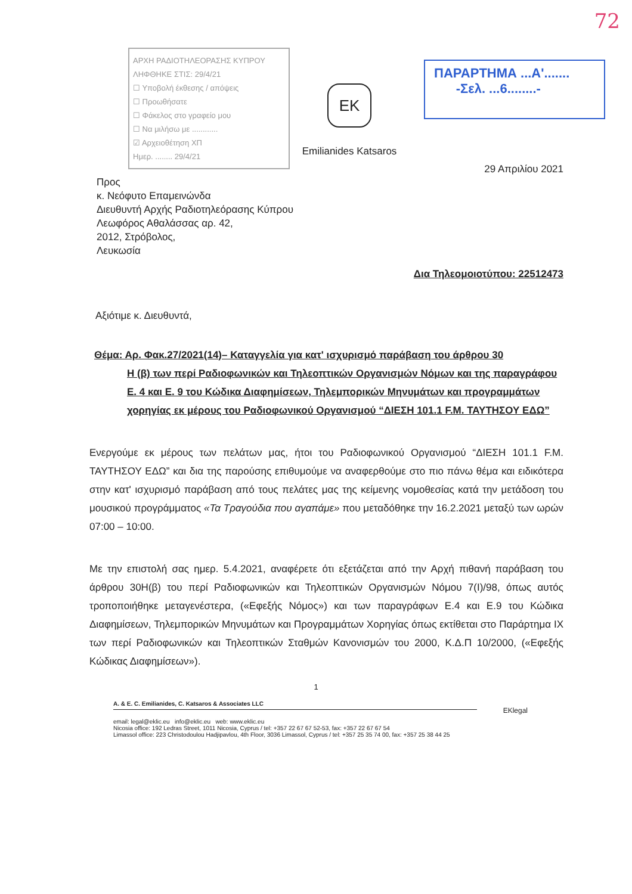72
ΑΡΧΗ ΡΑΔΙΟΤΗΛΕΟΡΑΣΗΣ ΚΥΠΡΟΥ
ΛΗΦΘΗΚΕ ΣΤΙΣ: 29/4/21
☐ Υποβολή έκθεσης / απόψεις
☐ Προωθήσατε
☐ Φάκελος στο γραφείο μου
☐ Να μιλήσω με ............
☑ Αρχειοθέτηση ΧΠ
Ημερ. ........ 29/4/21
EK
Emilianides Katsaros
ΠΑΡΑΡΤΗΜΑ ...Α'.......
-Σελ. ...6........-
29 Απριλίου 2021
Προς
κ. Νεόφυτο Επαμεινώνδα
Διευθυντή Αρχής Ραδιοτηλεόρασης Κύπρου
Λεωφόρος Αθαλάσσας αρ. 42,
2012, Στρόβολος,
Λευκωσία
Δια Τηλεομοιοτύπου: 22512473
Αξιότιμε κ. Διευθυντά,
Θέμα: Αρ. Φακ.27/2021(14)– Καταγγελία για κατ' ισχυρισμό παράβαση του άρθρου 30
Η (β) των περί Ραδιοφωνικών και Τηλεοπτικών Οργανισμών Νόμων και της παραγράφου Ε. 4 και Ε. 9 του Κώδικα Διαφημίσεων, Τηλεμπορικών Μηνυμάτων και προγραμμάτων χορηγίας εκ μέρους του Ραδιοφωνικού Οργανισμού “ΔΙΕΣΗ 101.1 F.M. ΤΑΥΤΗΣΟΥ ΕΔΩ”
Ενεργούμε εκ μέρους των πελάτων μας, ήτοι του Ραδιοφωνικού Οργανισμού “ΔΙΕΣΗ 101.1 F.M. ΤΑΥΤΗΣΟΥ ΕΔΩ” και δια της παρούσης επιθυμούμε να αναφερθούμε στο πιο πάνω θέμα και ειδικότερα στην κατ' ισχυρισμό παράβαση από τους πελάτες μας της κείμενης νομοθεσίας κατά την μετάδοση του μουσικού προγράμματος «Τα Τραγούδια που αγαπάμε» που μεταδόθηκε την 16.2.2021 μεταξύ των ωρών 07:00 – 10:00.
Με την επιστολή σας ημερ. 5.4.2021, αναφέρετε ότι εξετάζεται από την Αρχή πιθανή παράβαση του άρθρου 30Η(β) του περί Ραδιοφωνικών και Τηλεοπτικών Οργανισμών Νόμου 7(I)/98, όπως αυτός τροποποιήθηκε μεταγενέστερα, («Εφεξής Νόμος») και των παραγράφων Ε.4 και Ε.9 του Κώδικα Διαφημίσεων, Τηλεμπορικών Μηνυμάτων και Προγραμμάτων Χορηγίας όπως εκτίθεται στο Παράρτημα ΙΧ των περί Ραδιοφωνικών και Τηλεοπτικών Σταθμών Κανονισμών του 2000, Κ.Δ.Π 10/2000, («Εφεξής Κώδικας Διαφημίσεων»).
1
A. & E. C. Emilianides, C. Katsaros & Associates LLC
EKlegal email: legal@eklic.eu info@eklic.eu web: www.eklic.eu
Nicosia office: 192 Ledras Street, 1011 Nicosia, Cyprus / tel: +357 22 67 67 52-53, fax: +357 22 67 67 54
Limassol office: 223 Christodoulou Hadjipavlou, 4th Floor, 3036 Limassol, Cyprus / tel: +357 25 35 74 00, fax: +357 25 38 44 25